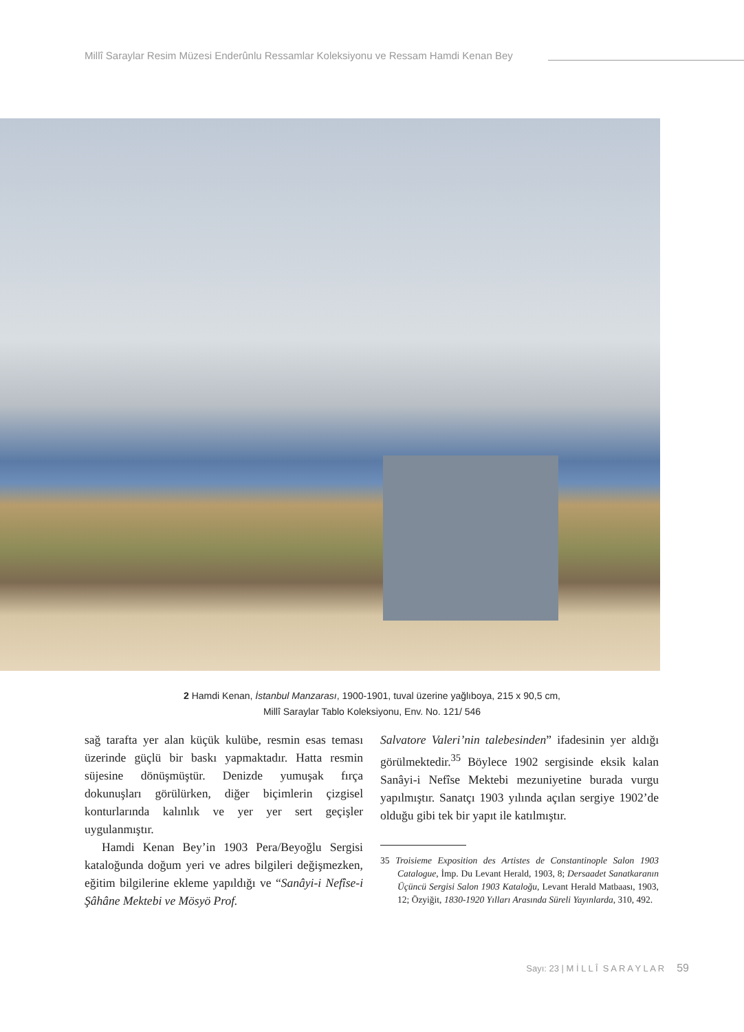Millî Saraylar Resim Müzesi Enderûnlu Ressamlar Koleksiyonu ve Ressam Hamdi Kenan Bey
2 Hamdi Kenan, İstanbul Manzarası, 1900-1901, tuval üzerine yağlıboya, 215 x 90,5 cm,
Millî Saraylar Tablo Koleksiyonu, Env. No. 121/ 546
sağ tarafta yer alan küçük kulübe, resmin esas teması üzerinde güçlü bir baskı yapmaktadır. Hatta resmin süjesine dönüşmüştür. Denizde yumuşak fırça dokunuşları görülürken, diğer biçimlerin çizgisel konturlarında kalınlık ve yer yer sert geçişler uygulanmıştır.
Hamdi Kenan Bey’in 1903 Pera/Beyoğlu Sergisi kataloğunda doğum yeri ve adres bilgileri değişmezken, eğitim bilgilerine ekleme yapıldığı ve “Sanâyi-i Nefîse-i Şâhâne Mektebi ve Mösyö Prof.
Salvatore Valeri’nin talebesinden” ifadesinin yer aldığı görülmektedir.<sup>35</sup> Böylece 1902 sergisinde eksik kalan Sanâyi-i Nefîse Mektebi mezuniyetine burada vurgu yapılmıştır. Sanatçı 1903 yılında açılan sergiye 1902’de olduğu gibi tek bir yapıt ile katılmıştır.
35 Troisieme Exposition des Artistes de Constantinople Salon 1903 Catalogue, İmp. Du Levant Herald, 1903, 8; Dersaadet Sanatkaranın Üçüncü Sergisi Salon 1903 Kataloğu, Levant Herald Matbaası, 1903, 12; Özyiğit, 1830-1920 Yılları Arasında Süreli Yayınlarda, 310, 492.
Sayı: 23 | M İ L L Î S A R A Y L A R 59